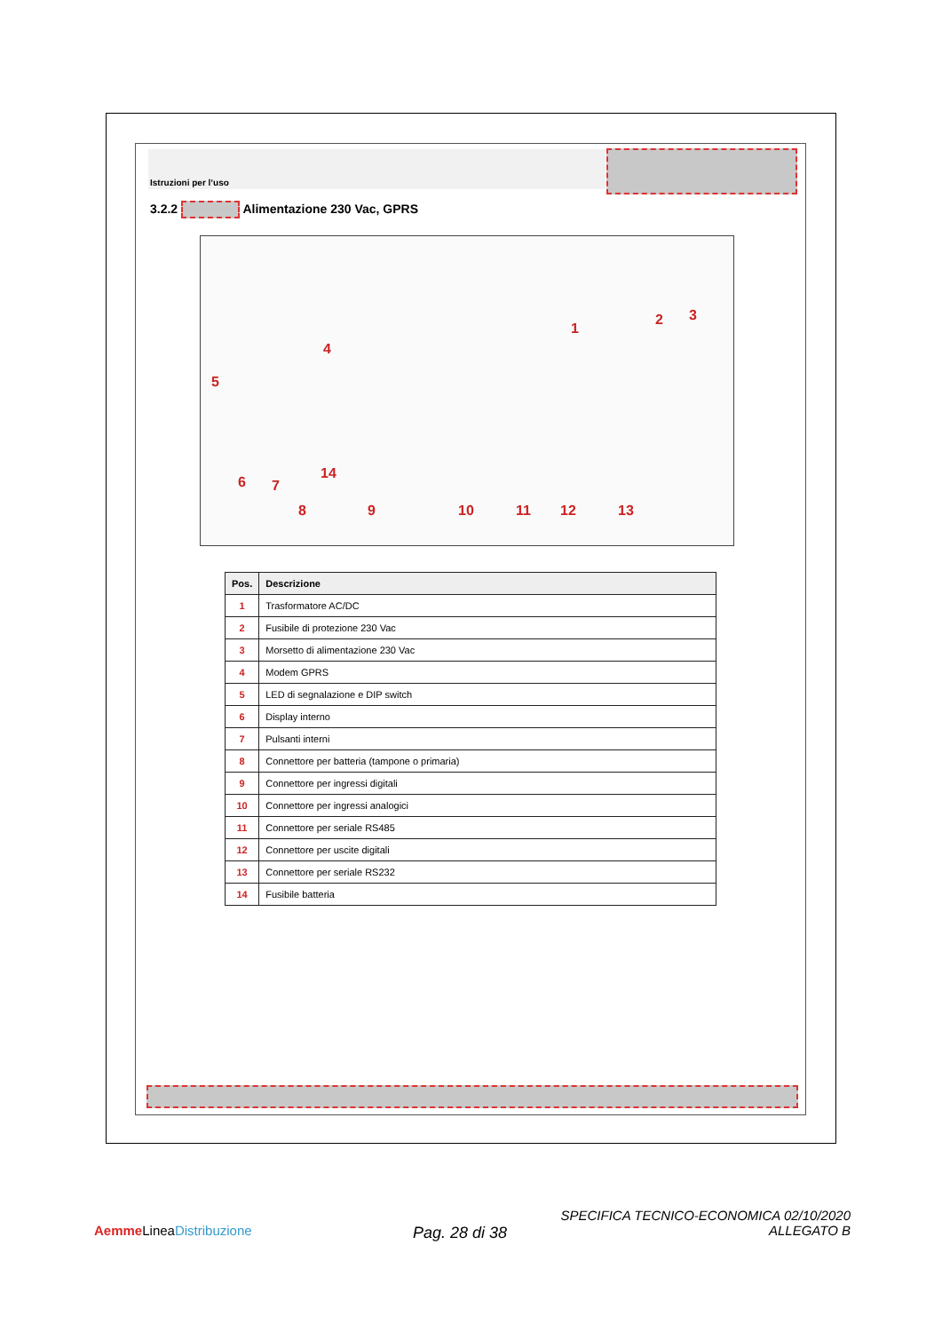Istruzioni per l’uso
3.2.2 Alimentazione 230 Vac, GPRS
1
2 3
4
5
6 7
8 9 10 11 12 13
14
| Pos. | Descrizione |
| --- | --- |
| 1 | Trasformatore AC/DC |
| 2 | Fusibile di protezione 230 Vac |
| 3 | Morsetto di alimentazione 230 Vac |
| 4 | Modem GPRS |
| 5 | LED di segnalazione e DIP switch |
| 6 | Display interno |
| 7 | Pulsanti interni |
| 8 | Connettore per batteria (tampone o primaria) |
| 9 | Connettore per ingressi digitali |
| 10 | Connettore per ingressi analogici |
| 11 | Connettore per seriale RS485 |
| 12 | Connettore per uscite digitali |
| 13 | Connettore per seriale RS232 |
| 14 | Fusibile batteria |
Aemme LineaDistribuzione Pag. 28 di 38
SPECIFICA TECNICO-ECONOMICA 02/10/2020
ALLEGATO B